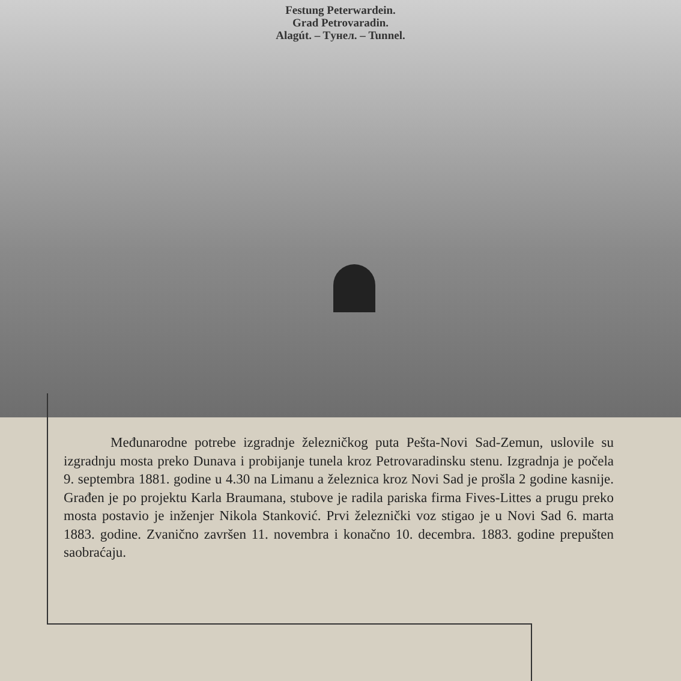Festung Peterwardein.
Grad Petrovaradin.
Alagút. – Tунел. – Tunnel.
Međunarodne potrebe izgradnje železničkog puta Pešta-Novi Sad-Zemun, uslovile su izgradnju mosta preko Dunava i probijanje tunela kroz Petrovaradinsku stenu. Izgradnja je počela 9. septembra 1881. godine u 4.30 na Limanu a železnica kroz Novi Sad je prošla 2 godine kasnije. Građen je po projektu Karla Braumana, stubove je radila pariska firma Fives-Littes a prugu preko mosta postavio je inženjer Nikola Stanković. Prvi železnički voz stigao je u Novi Sad 6. marta 1883. godine. Zvanično završen 11. novembra i konačno 10. decembra. 1883. godine prepušten saobraćaju.